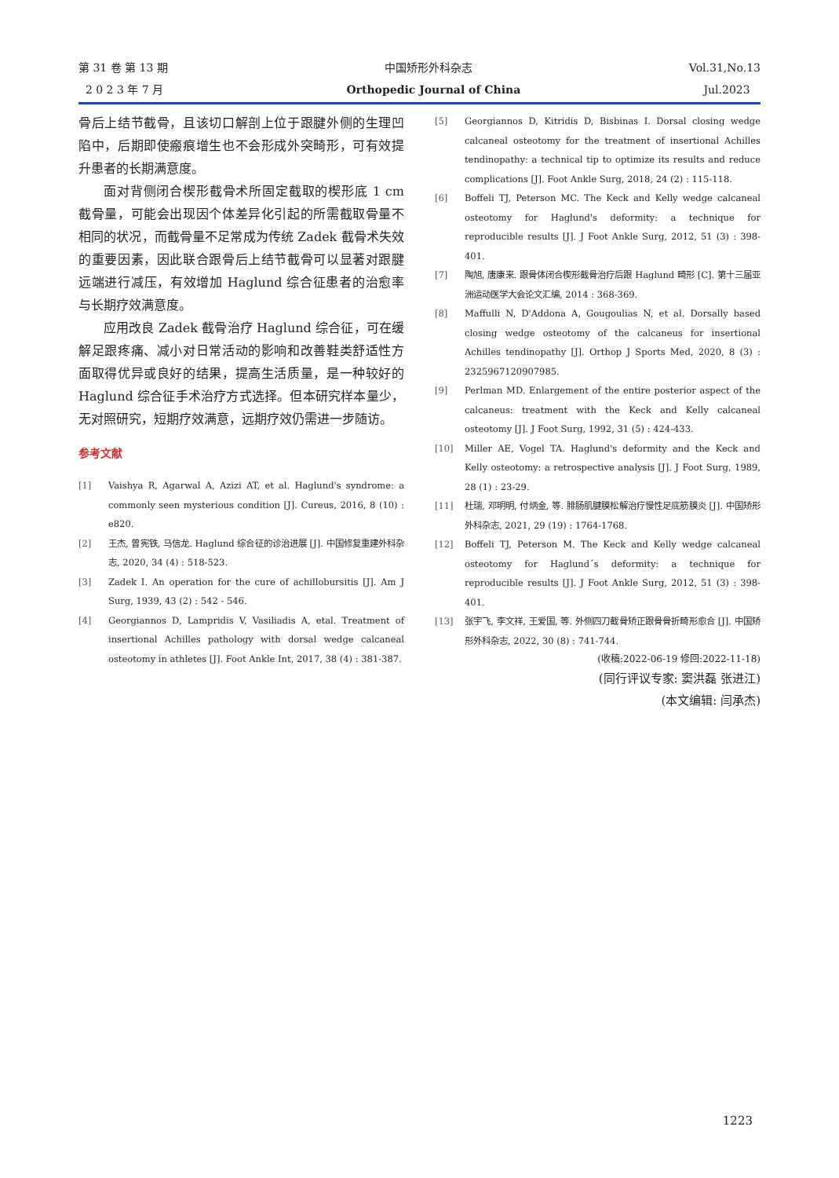第 31 卷 第 13 期 中国矫形外科杂志 Vol.31,No.13
2 0 2 3 年 7 月 Orthopedic Journal of China Jul.2023
骨后上结节截骨，且该切口解剖上位于跟腱外侧的生理凹陷中，后期即使瘢痕增生也不会形成外突畸形，可有效提升患者的长期满意度。
面对背侧闭合楔形截骨术所固定截取的楔形底 1 cm 截骨量，可能会出现因个体差异化引起的所需截取骨量不相同的状况，而截骨量不足常成为传统 Zadek 截骨术失效的重要因素，因此联合跟骨后上结节截骨可以显著对跟腱远端进行减压，有效增加 Haglund 综合征患者的治愈率与长期疗效满意度。
应用改良 Zadek 截骨治疗 Haglund 综合征，可在缓解足跟疼痛、减小对日常活动的影响和改善鞋类舒适性方面取得优异或良好的结果，提高生活质量，是一种较好的 Haglund 综合征手术治疗方式选择。但本研究样本量少，无对照研究，短期疗效满意，远期疗效仍需进一步随访。
参考文献
[1] Vaishya R, Agarwal A, Azizi AT, et al. Haglund's syndrome: a commonly seen mysterious condition [J]. Cureus, 2016, 8 (10) : e820.
[2] 王杰, 曾宪铁, 马信龙. Haglund 综合征的诊治进展 [J]. 中国修复重建外科杂志, 2020, 34 (4) : 518-523.
[3] Zadek I. An operation for the cure of achillobursitis [J]. Am J Surg, 1939, 43 (2) : 542 - 546.
[4] Georgiannos D, Lampridis V, Vasiliadis A, etal. Treatment of insertional Achilles pathology with dorsal wedge calcaneal osteotomy in athletes [J]. Foot Ankle Int, 2017, 38 (4) : 381-387.
[5] Georgiannos D, Kitridis D, Bisbinas I. Dorsal closing wedge calcaneal osteotomy for the treatment of insertional Achilles tendinopathy: a technical tip to optimize its results and reduce complications [J]. Foot Ankle Surg, 2018, 24 (2) : 115-118.
[6] Boffeli TJ, Peterson MC. The Keck and Kelly wedge calcaneal osteotomy for Haglund's deformity: a technique for reproducible results [J]. J Foot Ankle Surg, 2012, 51 (3) : 398-401.
[7] 陶旭, 唐康来. 跟骨体闭合楔形截骨治疗后跟 Haglund 畸形 [C]. 第十三届亚洲运动医学大会论文汇编, 2014 : 368-369.
[8] Maffulli N, D'Addona A, Gougoulias N, et al. Dorsally based closing wedge osteotomy of the calcaneus for insertional Achilles tendinopathy [J]. Orthop J Sports Med, 2020, 8 (3) : 2325967120907985.
[9] Perlman MD. Enlargement of the entire posterior aspect of the calcaneus: treatment with the Keck and Kelly calcaneal osteotomy [J]. J Foot Surg, 1992, 31 (5) : 424-433.
[10] Miller AE, Vogel TA. Haglund's deformity and the Keck and Kelly osteotomy: a retrospective analysis [J]. J Foot Surg, 1989, 28 (1) : 23-29.
[11] 杜瑞, 邓明明, 付炳金, 等. 腓肠肌腱膜松解治疗慢性足底筋膜炎 [J]. 中国矫形外科杂志, 2021, 29 (19) : 1764-1768.
[12] Boffeli TJ, Peterson M. The Keck and Kelly wedge calcaneal osteotomy for Haglund´s deformity: a technique for reproducible results [J]. J Foot Ankle Surg, 2012, 51 (3) : 398-401.
[13] 张宇飞, 李文祥, 王爱国, 等. 外侧四刀截骨矫正跟骨骨折畸形愈合 [J]. 中国矫形外科杂志, 2022, 30 (8) : 741-744.
(收稿:2022-06-19 修回:2022-11-18)
(同行评议专家: 窦洪磊 张进江)
(本文编辑: 闫承杰)
1223